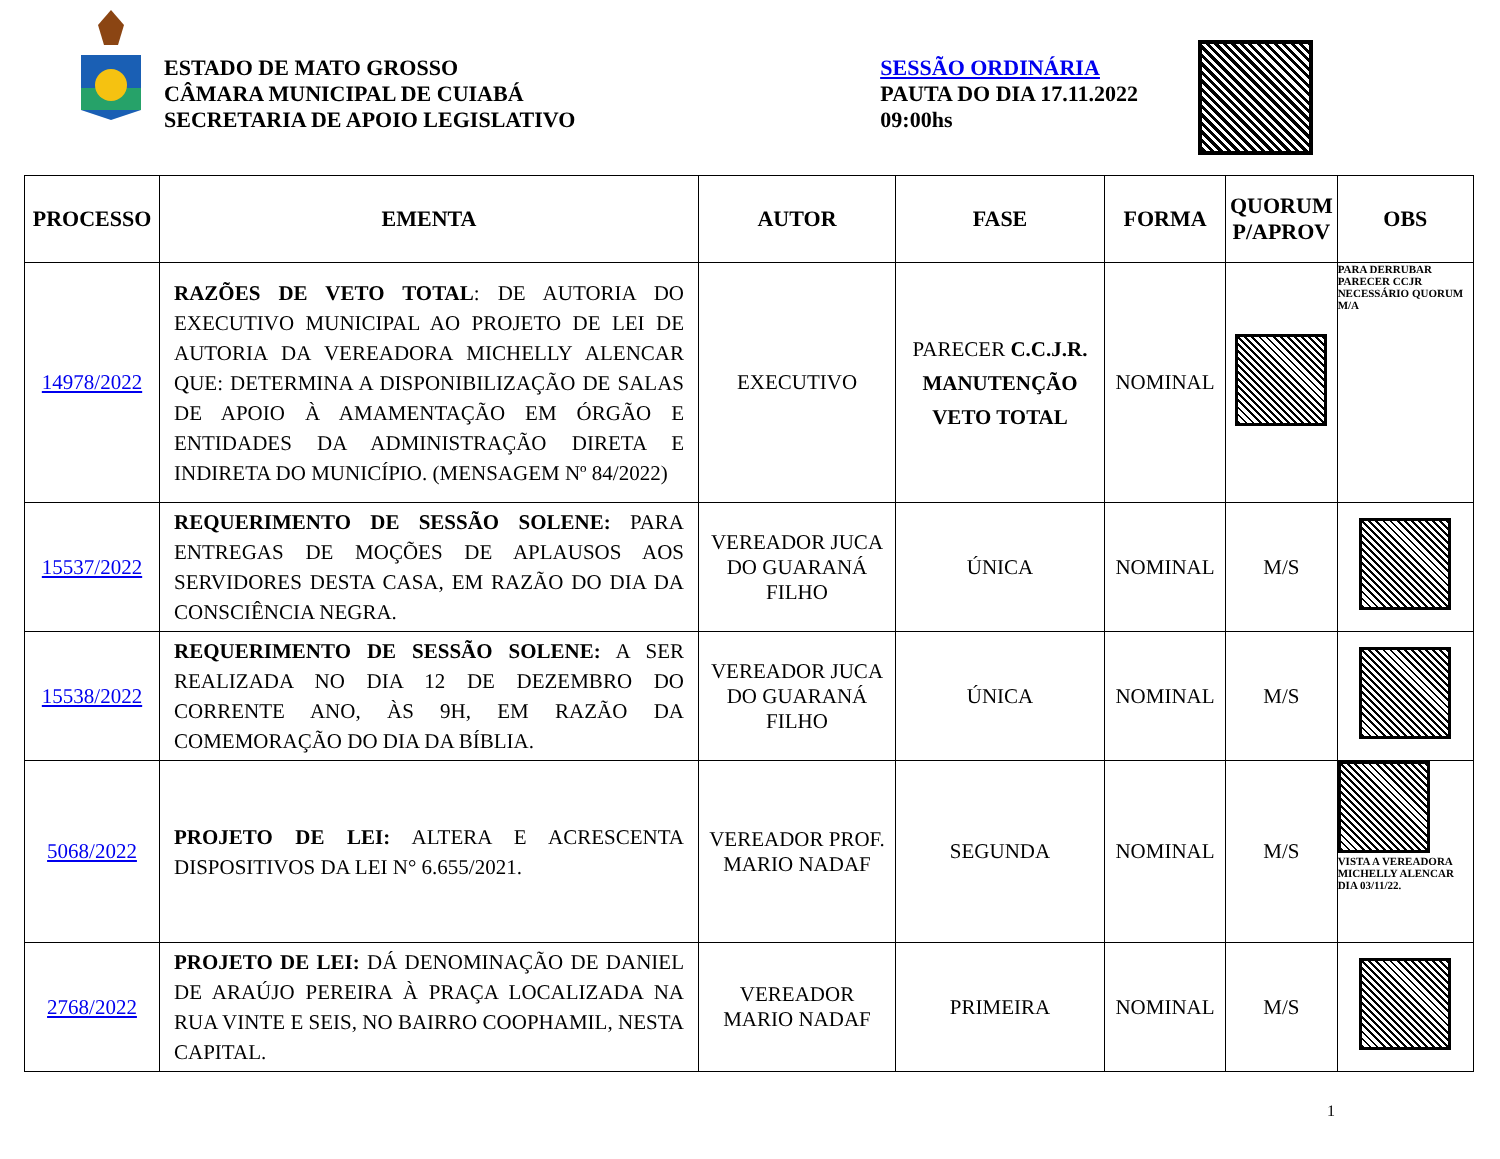ESTADO DE MATO GROSSO
CÂMARA MUNICIPAL DE CUIABÁ
SECRETARIA DE APOIO LEGISLATIVO
SESSÃO ORDINÁRIA
PAUTA DO DIA 17.11.2022
09:00hs
| PROCESSO | EMENTA | AUTOR | FASE | FORMA | QUORUM P/APROV | OBS |
| --- | --- | --- | --- | --- | --- | --- |
| 14978/2022 | RAZÕES DE VETO TOTAL : DE AUTORIA DO EXECUTIVO MUNICIPAL AO PROJETO DE LEI DE AUTORIA DA VEREADORA MICHELLY ALENCAR QUE: DETERMINA A DISPONIBILIZAÇÃO DE SALAS DE APOIO À AMAMENTAÇÃO EM ÓRGÃO E ENTIDADES DA ADMINISTRAÇÃO DIRETA E INDIRETA DO MUNICÍPIO. (MENSAGEM Nº 84/2022) | EXECUTIVO | PARECER C.C.J.R. MANUTENÇÃO VETO TOTAL | NOMINAL | | PARA DERRUBAR PARECER CCJR NECESSÁRIO QUORUM M/A |
| 15537/2022 | REQUERIMENTO DE SESSÃO SOLENE: PARA ENTREGAS DE MOÇÕES DE APLAUSOS AOS SERVIDORES DESTA CASA, EM RAZÃO DO DIA DA CONSCIÊNCIA NEGRA. | VEREADOR JUCA DO GUARANÁ FILHO | ÚNICA | NOMINAL | M/S | |
| 15538/2022 | REQUERIMENTO DE SESSÃO SOLENE: A SER REALIZADA NO DIA 12 DE DEZEMBRO DO CORRENTE ANO, ÀS 9H, EM RAZÃO DA COMEMORAÇÃO DO DIA DA BÍBLIA. | VEREADOR JUCA DO GUARANÁ FILHO | ÚNICA | NOMINAL | M/S | |
| 5068/2022 | PROJETO DE LEI: ALTERA E ACRESCENTA DISPOSITIVOS DA LEI N° 6.655/2021. | VEREADOR PROF. MARIO NADAF | SEGUNDA | NOMINAL | M/S | VISTA A VEREADORA MICHELLY ALENCAR DIA 03/11/22. |
| 2768/2022 | PROJETO DE LEI: DÁ DENOMINAÇÃO DE DANIEL DE ARAÚJO PEREIRA À PRAÇA LOCALIZADA NA RUA VINTE E SEIS, NO BAIRRO COOPHAMIL, NESTA CAPITAL. | VEREADOR MARIO NADAF | PRIMEIRA | NOMINAL | M/S | |
1